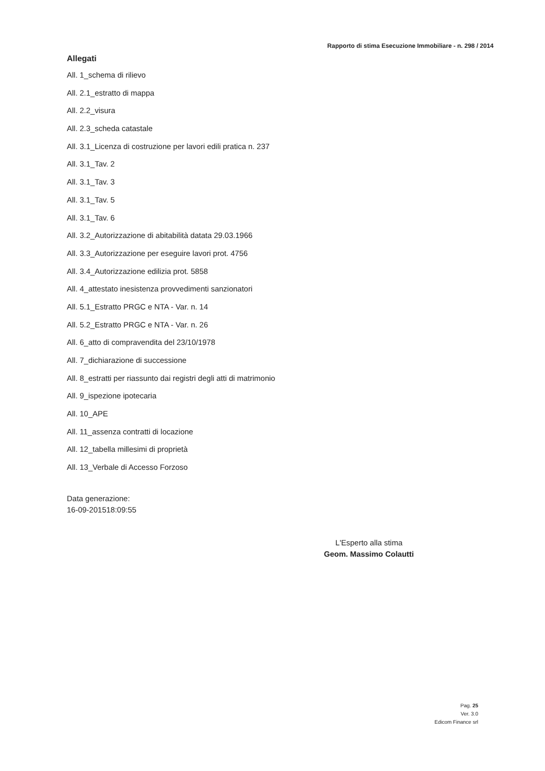Rapporto di stima Esecuzione Immobiliare - n. 298 / 2014
Allegati
All. 1_schema di rilievo
All. 2.1_estratto di mappa
All. 2.2_visura
All. 2.3_scheda catastale
All. 3.1_Licenza di costruzione per lavori edili pratica n. 237
All. 3.1_Tav. 2
All. 3.1_Tav. 3
All. 3.1_Tav. 5
All. 3.1_Tav. 6
All. 3.2_Autorizzazione di abitabilità datata 29.03.1966
All. 3.3_Autorizzazione per eseguire lavori prot. 4756
All. 3.4_Autorizzazione edilizia prot. 5858
All. 4_attestato inesistenza provvedimenti sanzionatori
All. 5.1_Estratto PRGC e NTA - Var. n. 14
All. 5.2_Estratto PRGC e NTA - Var. n. 26
All. 6_atto di compravendita del 23/10/1978
All. 7_dichiarazione di successione
All. 8_estratti per riassunto dai registri degli atti di matrimonio
All. 9_ispezione ipotecaria
All. 10_APE
All. 11_assenza contratti di locazione
All. 12_tabella millesimi di proprietà
All. 13_Verbale di Accesso Forzoso
Data generazione:
16-09-201518:09:55
L'Esperto alla stima
Geom. Massimo Colautti
Pag. 25
Ver. 3.0
Edicom Finance srl